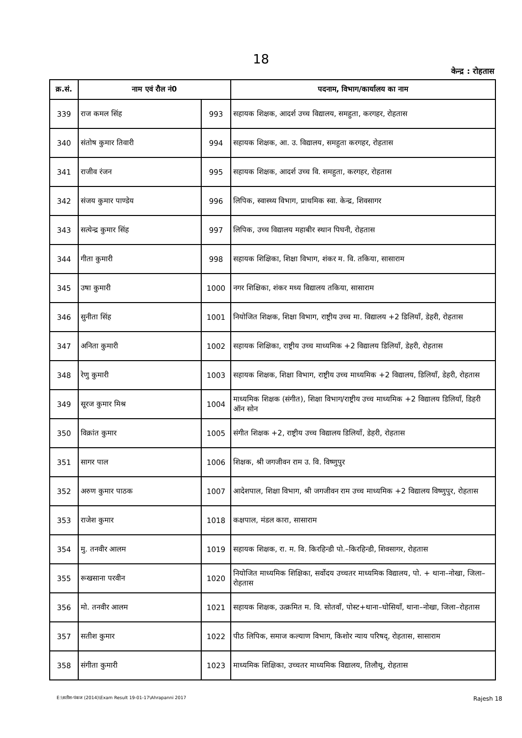18
केन्द्र : रोहतास
| क्र.सं. | नाम एवं रौल नं0 | | पदनाम, विभाग/कार्यालय का नाम |
| --- | --- | --- | --- |
| 339 | राज कमल सिंह | 993 | सहायक शिक्षक, आदर्श उच्च विद्यालय, समहुता, करगहर, रोहतास |
| 340 | संतोष कुमार तिवारी | 994 | सहायक शिक्षक, आ. उ. विद्यालय, समहुता करगहर, रोहतास |
| 341 | राजीव रंजन | 995 | सहायक शिक्षक, आदर्श उच्च वि. समहुता, करगहर, रोहतास |
| 342 | संजय कुमार पाण्डेय | 996 | लिपिक, स्वास्थ्य विभाग, प्राथमिक स्वा. केन्द्र, शिवसागर |
| 343 | सत्येन्द्र कुमार सिंह | 997 | लिपिक, उच्च विद्यालय महाबीर स्थान पिघनी, रोहतास |
| 344 | गीता कुमारी | 998 | सहायक शिक्षिका, शिक्षा विभाग, शंकर म. वि. तकिया, सासाराम |
| 345 | उषा कुमारी | 1000 | नगर शिक्षिका, शंकर मध्य विद्यालय तकिया, सासाराम |
| 346 | सुनीता सिंह | 1001 | नियोजित शिक्षक, शिक्षा विभाग, राष्ट्रीय उच्च मा. विद्यालय +2 डिलियाँ, डेहरी, रोहतास |
| 347 | अनिता कुमारी | 1002 | सहायक शिक्षिका, राष्ट्रीय उच्च माध्यमिक +2 विद्यालय डिलियाँ, डेहरी, रोहतास |
| 348 | रेणु कुमारी | 1003 | सहायक शिक्षक, शिक्षा विभाग, राष्ट्रीय उच्च माध्यमिक +2 विद्यालय, डिलियाँ, डेहरी, रोहतास |
| 349 | सूरज कुमार मिश्र | 1004 | माध्यमिक शिक्षक (संगीत), शिक्षा विभाग/राष्ट्रीय उच्च माध्यमिक +2 विद्यालय डिलियाँ, डिहरी ऑन सोन |
| 350 | विक्रांत कुमार | 1005 | संगीत शिक्षक +2, राष्ट्रीय उच्च विद्यालय डिलियाँ, डेहरी, रोहतास |
| 351 | सागर पाल | 1006 | शिक्षक, श्री जगजीवन राम उ. वि. विष्णुपुर |
| 352 | अरुण कुमार पाठक | 1007 | आदेशपाल, शिक्षा विभाग, श्री जगजीवन राम उच्च माध्यमिक +2 विद्यालय विष्णुपुर, रोहतास |
| 353 | राजेश कुमार | 1018 | कक्षपाल, मंडल कारा, सासाराम |
| 354 | मु. तनवीर आलम | 1019 | सहायक शिक्षक, रा. म. वि. किरहिन्डी पो.–किरहिन्डी, शिवसागर, रोहतास |
| 355 | रूखसाना परवीन | 1020 | नियोजित माध्यमिक शिक्षिका, सर्वोदय उच्चतर माध्यमिक विद्यालय, पो. + थाना–नोखा, जिला–रोहतास |
| 356 | मो. तनवीर आलम | 1021 | सहायक शिक्षक, उत्क्रमित म. वि. सोतवाँ, पोस्ट+थाना–घोसियाँ, थाना–नोखा, जिला–रोहतास |
| 357 | सतीश कुमार | 1022 | पीठ लिपिक, समाज कल्याण विभाग, किशोर न्याय परिषद्, रोहतास, सासाराम |
| 358 | संगीता कुमारी | 1023 | माध्यमिक शिक्षिका, उच्चतर माध्यमिक विद्यालय, तिलौथू, रोहतास |
E:\सतीश-पंकज (2014)\Exam Result 19-01-17\Ahrapanni 2017 Rajesh 18